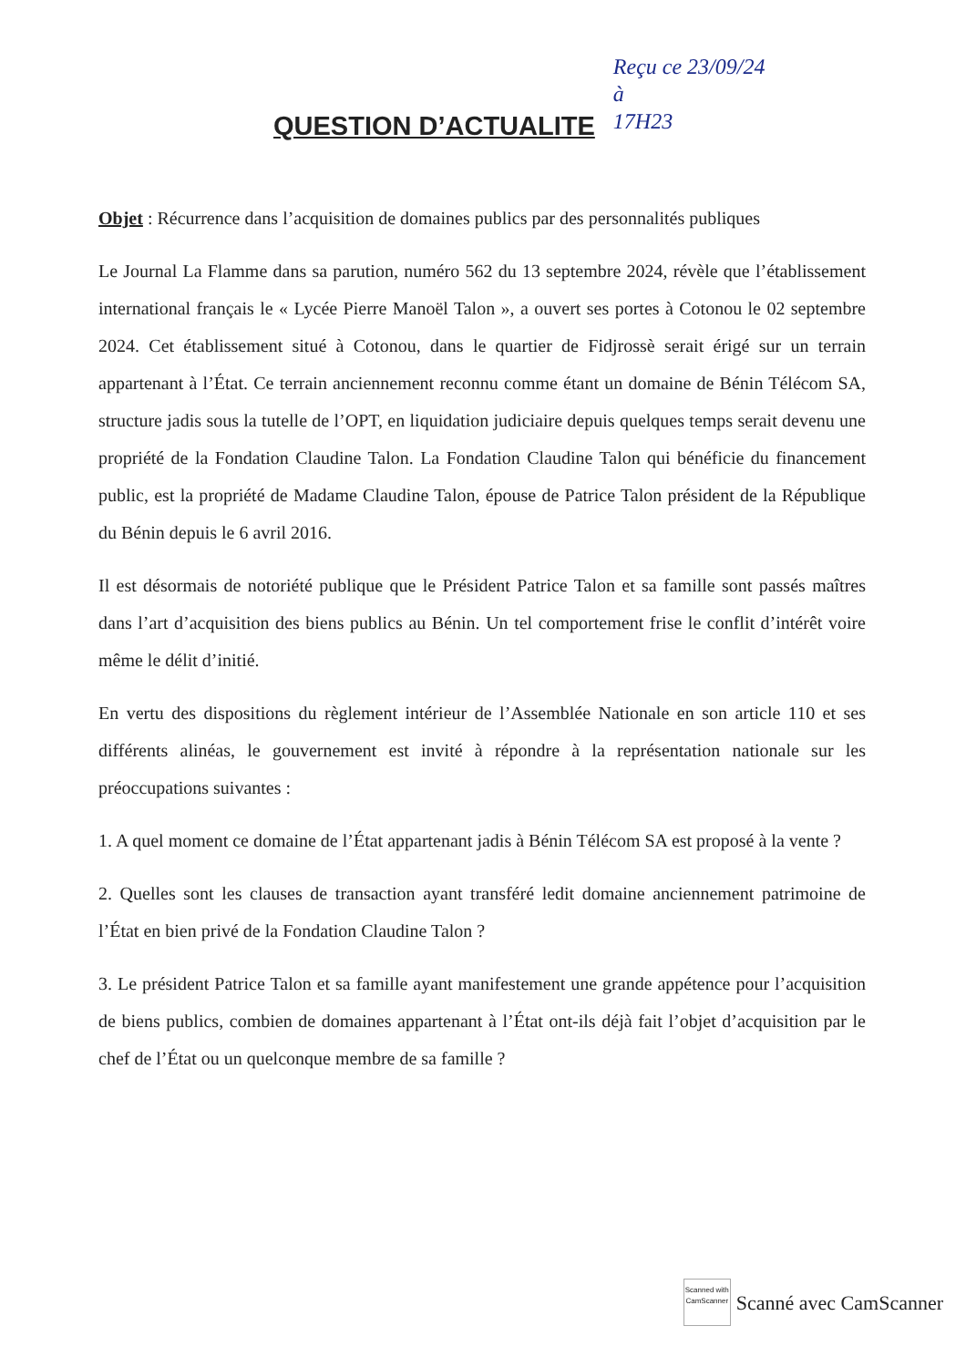QUESTION D’ACTUALITE
Reçu ce 23/09/24
à
17H23
Objet : Récurrence dans l’acquisition de domaines publics par des personnalités publiques
Le Journal La Flamme dans sa parution, numéro 562 du 13 septembre 2024, révèle que l’établissement international français le « Lycée Pierre Manoël Talon », a ouvert ses portes à Cotonou le 02 septembre 2024. Cet établissement situé à Cotonou, dans le quartier de Fidjrossè serait érigé sur un terrain appartenant à l’État. Ce terrain anciennement reconnu comme étant un domaine de Bénin Télécom SA, structure jadis sous la tutelle de l’OPT, en liquidation judiciaire depuis quelques temps serait devenu une propriété de la Fondation Claudine Talon. La Fondation Claudine Talon qui bénéficie du financement public, est la propriété de Madame Claudine Talon, épouse de Patrice Talon président de la République du Bénin depuis le 6 avril 2016.
Il est désormais de notoriété publique que le Président Patrice Talon et sa famille sont passés maîtres dans l’art d’acquisition des biens publics au Bénin. Un tel comportement frise le conflit d’intérêt voire même le délit d’initié.
En vertu des dispositions du règlement intérieur de l’Assemblée Nationale en son article 110 et ses différents alinéas, le gouvernement est invité à répondre à la représentation nationale sur les préoccupations suivantes :
1. A quel moment ce domaine de l’État appartenant jadis à Bénin Télécom SA est proposé à la vente ?
2. Quelles sont les clauses de transaction ayant transféré ledit domaine anciennement patrimoine de l’État en bien privé de la Fondation Claudine Talon ?
3. Le président Patrice Talon et sa famille ayant manifestement une grande appétence pour l’acquisition de biens publics, combien de domaines appartenant à l’État ont-ils déjà fait l’objet d’acquisition par le chef de l’État ou un quelconque membre de sa famille ?
Scanned with
CamScanner
Scanné avec CamScanner